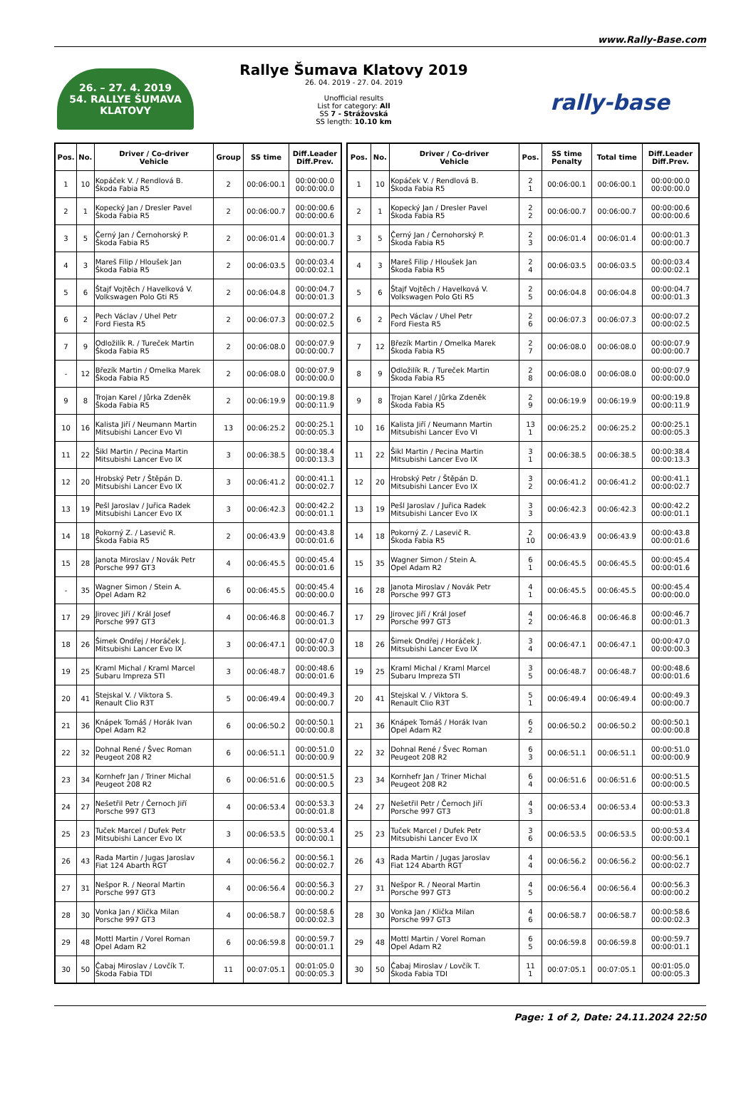www.Rally-Base.com
26. – 27. 4. 2019
54. RALLYE ŠUMAVA KLATOVY
Rallye Šumava Klatovy 2019
26. 04. 2019 - 27. 04. 2019
Unofficial results
List for category: All
SS 7 - Strážovská
SS length: 10.10 km
rally-base
| Pos. | No. | Driver / Co-driver Vehicle | Group | SS time | Diff.Leader Diff.Prev. |
| --- | --- | --- | --- | --- | --- |
| 1 | 10 | Kopáček V. / Rendlová B. Škoda Fabia R5 | 2 | 00:06:00.1 | 00:00:00.0 00:00:00.0 |
| 2 | 1 | Kopecký Jan / Dresler Pavel Škoda Fabia R5 | 2 | 00:06:00.7 | 00:00:00.6 00:00:00.6 |
| 3 | 5 | Černý Jan / Černohorský P. Škoda Fabia R5 | 2 | 00:06:01.4 | 00:00:01.3 00:00:00.7 |
| 4 | 3 | Mareš Filip / Hloušek Jan Škoda Fabia R5 | 2 | 00:06:03.5 | 00:00:03.4 00:00:02.1 |
| 5 | 6 | Štajf Vojtěch / Havelková V. Volkswagen Polo Gti R5 | 2 | 00:06:04.8 | 00:00:04.7 00:00:01.3 |
| 6 | 2 | Pech Václav / Uhel Petr Ford Fiesta R5 | 2 | 00:06:07.3 | 00:00:07.2 00:00:02.5 |
| 7 | 9 | Odložilík R. / Tureček Martin Škoda Fabia R5 | 2 | 00:06:08.0 | 00:00:07.9 00:00:00.7 |
| - | 12 | Březík Martin / Omelka Marek Škoda Fabia R5 | 2 | 00:06:08.0 | 00:00:07.9 00:00:00.0 |
| 9 | 8 | Trojan Karel / Jůrka Zdeněk Škoda Fabia R5 | 2 | 00:06:19.9 | 00:00:19.8 00:00:11.9 |
| 10 | 16 | Kalista Jiří / Neumann Martin Mitsubishi Lancer Evo VI | 13 | 00:06:25.2 | 00:00:25.1 00:00:05.3 |
| 11 | 22 | Šikl Martin / Pecina Martin Mitsubishi Lancer Evo IX | 3 | 00:06:38.5 | 00:00:38.4 00:00:13.3 |
| 12 | 20 | Hrobský Petr / Štěpán D. Mitsubishi Lancer Evo IX | 3 | 00:06:41.2 | 00:00:41.1 00:00:02.7 |
| 13 | 19 | Pešl Jaroslav / Juřica Radek Mitsubishi Lancer Evo IX | 3 | 00:06:42.3 | 00:00:42.2 00:00:01.1 |
| 14 | 18 | Pokorný Z. / Lasevič R. Škoda Fabia R5 | 2 | 00:06:43.9 | 00:00:43.8 00:00:01.6 |
| 15 | 28 | Janota Miroslav / Novák Petr Porsche 997 GT3 | 4 | 00:06:45.5 | 00:00:45.4 00:00:01.6 |
| - | 35 | Wagner Simon / Stein A. Opel Adam R2 | 6 | 00:06:45.5 | 00:00:45.4 00:00:00.0 |
| 17 | 29 | Jirovec Jiří / Král Josef Porsche 997 GT3 | 4 | 00:06:46.8 | 00:00:46.7 00:00:01.3 |
| 18 | 26 | Šimek Ondřej / Horáček J. Mitsubishi Lancer Evo IX | 3 | 00:06:47.1 | 00:00:47.0 00:00:00.3 |
| 19 | 25 | Kraml Michal / Kraml Marcel Subaru Impreza STI | 3 | 00:06:48.7 | 00:00:48.6 00:00:01.6 |
| 20 | 41 | Stejskal V. / Viktora S. Renault Clio R3T | 5 | 00:06:49.4 | 00:00:49.3 00:00:00.7 |
| 21 | 36 | Knápek Tomáš / Horák Ivan Opel Adam R2 | 6 | 00:06:50.2 | 00:00:50.1 00:00:00.8 |
| 22 | 32 | Dohnal René / Švec Roman Peugeot 208 R2 | 6 | 00:06:51.1 | 00:00:51.0 00:00:00.9 |
| 23 | 34 | Kornhefr Jan / Triner Michal Peugeot 208 R2 | 6 | 00:06:51.6 | 00:00:51.5 00:00:00.5 |
| 24 | 27 | Nešetřil Petr / Černoch Jiří Porsche 997 GT3 | 4 | 00:06:53.4 | 00:00:53.3 00:00:01.8 |
| 25 | 23 | Tuček Marcel / Dufek Petr Mitsubishi Lancer Evo IX | 3 | 00:06:53.5 | 00:00:53.4 00:00:00.1 |
| 26 | 43 | Rada Martin / Jugas Jaroslav Fiat 124 Abarth RGT | 4 | 00:06:56.2 | 00:00:56.1 00:00:02.7 |
| 27 | 31 | Nešpor R. / Neoral Martin Porsche 997 GT3 | 4 | 00:06:56.4 | 00:00:56.3 00:00:00.2 |
| 28 | 30 | Vonka Jan / Klička Milan Porsche 997 GT3 | 4 | 00:06:58.7 | 00:00:58.6 00:00:02.3 |
| 29 | 48 | Mottl Martin / Vorel Roman Opel Adam R2 | 6 | 00:06:59.8 | 00:00:59.7 00:00:01.1 |
| 30 | 50 | Čabaj Miroslav / Lovčík T. Škoda Fabia TDI | 11 | 00:07:05.1 | 00:01:05.0 00:00:05.3 |
| Pos. | No. | Driver / Co-driver Vehicle | Pos. | SS time Penalty | Total time | Diff.Leader Diff.Prev. |
| --- | --- | --- | --- | --- | --- | --- |
| 1 | 10 | Kopáček V. / Rendlová B. Škoda Fabia R5 | 2 1 | 00:06:00.1 | 00:06:00.1 | 00:00:00.0 00:00:00.0 |
| 2 | 1 | Kopecký Jan / Dresler Pavel Škoda Fabia R5 | 2 2 | 00:06:00.7 | 00:06:00.7 | 00:00:00.6 00:00:00.6 |
| 3 | 5 | Černý Jan / Černohorský P. Škoda Fabia R5 | 2 3 | 00:06:01.4 | 00:06:01.4 | 00:00:01.3 00:00:00.7 |
| 4 | 3 | Mareš Filip / Hloušek Jan Škoda Fabia R5 | 2 4 | 00:06:03.5 | 00:06:03.5 | 00:00:03.4 00:00:02.1 |
| 5 | 6 | Štajf Vojtěch / Havelková V. Volkswagen Polo Gti R5 | 2 5 | 00:06:04.8 | 00:06:04.8 | 00:00:04.7 00:00:01.3 |
| 6 | 2 | Pech Václav / Uhel Petr Ford Fiesta R5 | 2 6 | 00:06:07.3 | 00:06:07.3 | 00:00:07.2 00:00:02.5 |
| 7 | 12 | Březík Martin / Omelka Marek Škoda Fabia R5 | 2 7 | 00:06:08.0 | 00:06:08.0 | 00:00:07.9 00:00:00.7 |
| 8 | 9 | Odložilík R. / Tureček Martin Škoda Fabia R5 | 2 8 | 00:06:08.0 | 00:06:08.0 | 00:00:07.9 00:00:00.0 |
| 9 | 8 | Trojan Karel / Jůrka Zdeněk Škoda Fabia R5 | 2 9 | 00:06:19.9 | 00:06:19.9 | 00:00:19.8 00:00:11.9 |
| 10 | 16 | Kalista Jiří / Neumann Martin Mitsubishi Lancer Evo VI | 13 1 | 00:06:25.2 | 00:06:25.2 | 00:00:25.1 00:00:05.3 |
| 11 | 22 | Šikl Martin / Pecina Martin Mitsubishi Lancer Evo IX | 3 1 | 00:06:38.5 | 00:06:38.5 | 00:00:38.4 00:00:13.3 |
| 12 | 20 | Hrobský Petr / Štěpán D. Mitsubishi Lancer Evo IX | 3 2 | 00:06:41.2 | 00:06:41.2 | 00:00:41.1 00:00:02.7 |
| 13 | 19 | Pešl Jaroslav / Juřica Radek Mitsubishi Lancer Evo IX | 3 3 | 00:06:42.3 | 00:06:42.3 | 00:00:42.2 00:00:01.1 |
| 14 | 18 | Pokorný Z. / Lasevič R. Škoda Fabia R5 | 2 10 | 00:06:43.9 | 00:06:43.9 | 00:00:43.8 00:00:01.6 |
| 15 | 35 | Wagner Simon / Stein A. Opel Adam R2 | 6 1 | 00:06:45.5 | 00:06:45.5 | 00:00:45.4 00:00:01.6 |
| 16 | 28 | Janota Miroslav / Novák Petr Porsche 997 GT3 | 4 1 | 00:06:45.5 | 00:06:45.5 | 00:00:45.4 00:00:00.0 |
| 17 | 29 | Jirovec Jiří / Král Josef Porsche 997 GT3 | 4 2 | 00:06:46.8 | 00:06:46.8 | 00:00:46.7 00:00:01.3 |
| 18 | 26 | Šimek Ondřej / Horáček J. Mitsubishi Lancer Evo IX | 3 4 | 00:06:47.1 | 00:06:47.1 | 00:00:47.0 00:00:00.3 |
| 19 | 25 | Kraml Michal / Kraml Marcel Subaru Impreza STI | 3 5 | 00:06:48.7 | 00:06:48.7 | 00:00:48.6 00:00:01.6 |
| 20 | 41 | Stejskal V. / Viktora S. Renault Clio R3T | 5 1 | 00:06:49.4 | 00:06:49.4 | 00:00:49.3 00:00:00.7 |
| 21 | 36 | Knápek Tomáš / Horák Ivan Opel Adam R2 | 6 2 | 00:06:50.2 | 00:06:50.2 | 00:00:50.1 00:00:00.8 |
| 22 | 32 | Dohnal René / Švec Roman Peugeot 208 R2 | 6 3 | 00:06:51.1 | 00:06:51.1 | 00:00:51.0 00:00:00.9 |
| 23 | 34 | Kornhefr Jan / Triner Michal Peugeot 208 R2 | 6 4 | 00:06:51.6 | 00:06:51.6 | 00:00:51.5 00:00:00.5 |
| 24 | 27 | Nešetřil Petr / Černoch Jiří Porsche 997 GT3 | 4 3 | 00:06:53.4 | 00:06:53.4 | 00:00:53.3 00:00:01.8 |
| 25 | 23 | Tuček Marcel / Dufek Petr Mitsubishi Lancer Evo IX | 3 6 | 00:06:53.5 | 00:06:53.5 | 00:00:53.4 00:00:00.1 |
| 26 | 43 | Rada Martin / Jugas Jaroslav Fiat 124 Abarth RGT | 4 4 | 00:06:56.2 | 00:06:56.2 | 00:00:56.1 00:00:02.7 |
| 27 | 31 | Nešpor R. / Neoral Martin Porsche 997 GT3 | 4 5 | 00:06:56.4 | 00:06:56.4 | 00:00:56.3 00:00:00.2 |
| 28 | 30 | Vonka Jan / Klička Milan Porsche 997 GT3 | 4 6 | 00:06:58.7 | 00:06:58.7 | 00:00:58.6 00:00:02.3 |
| 29 | 48 | Mottl Martin / Vorel Roman Opel Adam R2 | 6 5 | 00:06:59.8 | 00:06:59.8 | 00:00:59.7 00:00:01.1 |
| 30 | 50 | Čabaj Miroslav / Lovčík T. Škoda Fabia TDI | 11 1 | 00:07:05.1 | 00:07:05.1 | 00:01:05.0 00:00:05.3 |
Page: 1 of 2, Date: 24.11.2024 22:50